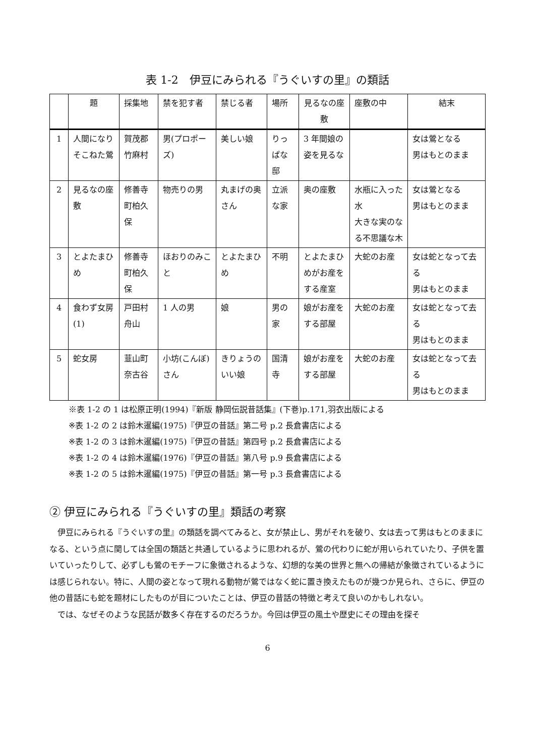表 1-2　伊豆にみられる『うぐいすの里』の類話
| | 題 | 採集地 | 禁を犯す者 | 禁じる者 | 場所 | 見るなの座敷 | 座敷の中 | 結末 |
| --- | --- | --- | --- | --- | --- | --- | --- | --- |
| 1 | 人間になりそこねた鶯 | 賀茂郡竹麻村 | 男(プロポーズ) | 美しい娘 | りっぱな邸 | 3 年間娘の姿を見るな | | 女は鶯となる 男はもとのまま |
| 2 | 見るなの座敷 | 修善寺町柏久保 | 物売りの男 | 丸まげの奥さん | 立派な家 | 奥の座敷 | 水瓶に入った水 大きな実のなる不思議な木 | 女は鶯となる 男はもとのまま |
| 3 | とよたまひめ | 修善寺町柏久保 | ほおりのみこと | とよたまひめ | 不明 | とよたまひめがお産をする産室 | 大蛇のお産 | 女は蛇となって去る 男はもとのまま |
| 4 | 食わず女房(1) | 戸田村舟山 | 1 人の男 | 娘 | 男の家 | 娘がお産をする部屋 | 大蛇のお産 | 女は蛇となって去る 男はもとのまま |
| 5 | 蛇女房 | 韮山町奈古谷 | 小坊(こんぼ)さん | きりょうのいい娘 | 国清寺 | 娘がお産をする部屋 | 大蛇のお産 | 女は蛇となって去る 男はもとのまま |
※表 1-2 の 1 は松原正明(1994)『新版 静岡伝説昔話集』(下巻)p.171,羽衣出版による
※表 1-2 の 2 は鈴木暹編(1975)『伊豆の昔話』第二号 p.2 長倉書店による
※表 1-2 の 3 は鈴木暹編(1975)『伊豆の昔話』第四号 p.2 長倉書店による
※表 1-2 の 4 は鈴木暹編(1976)『伊豆の昔話』第八号 p.9 長倉書店による
※表 1-2 の 5 は鈴木暹編(1975)『伊豆の昔話』第一号 p.3 長倉書店による
② 伊豆にみられる『うぐいすの里』類話の考察
伊豆にみられる『うぐいすの里』の類話を調べてみると、女が禁止し、男がそれを破り、女は去って男はもとのままになる、という点に関しては全国の類話と共通しているように思われるが、鶯の代わりに蛇が用いられていたり、子供を置いていったりして、必ずしも鶯のモチーフに象徴されるような、幻想的な美の世界と無への帰結が象徴されているようには感じられない。特に、人間の姿となって現れる動物が鶯ではなく蛇に置き換えたものが幾つか見られ、さらに、伊豆の他の昔話にも蛇を題材にしたものが目についたことは、伊豆の昔話の特徴と考えて良いのかもしれない。
では、なぜそのような民話が数多く存在するのだろうか。今回は伊豆の風土や歴史にその理由を探そ
6